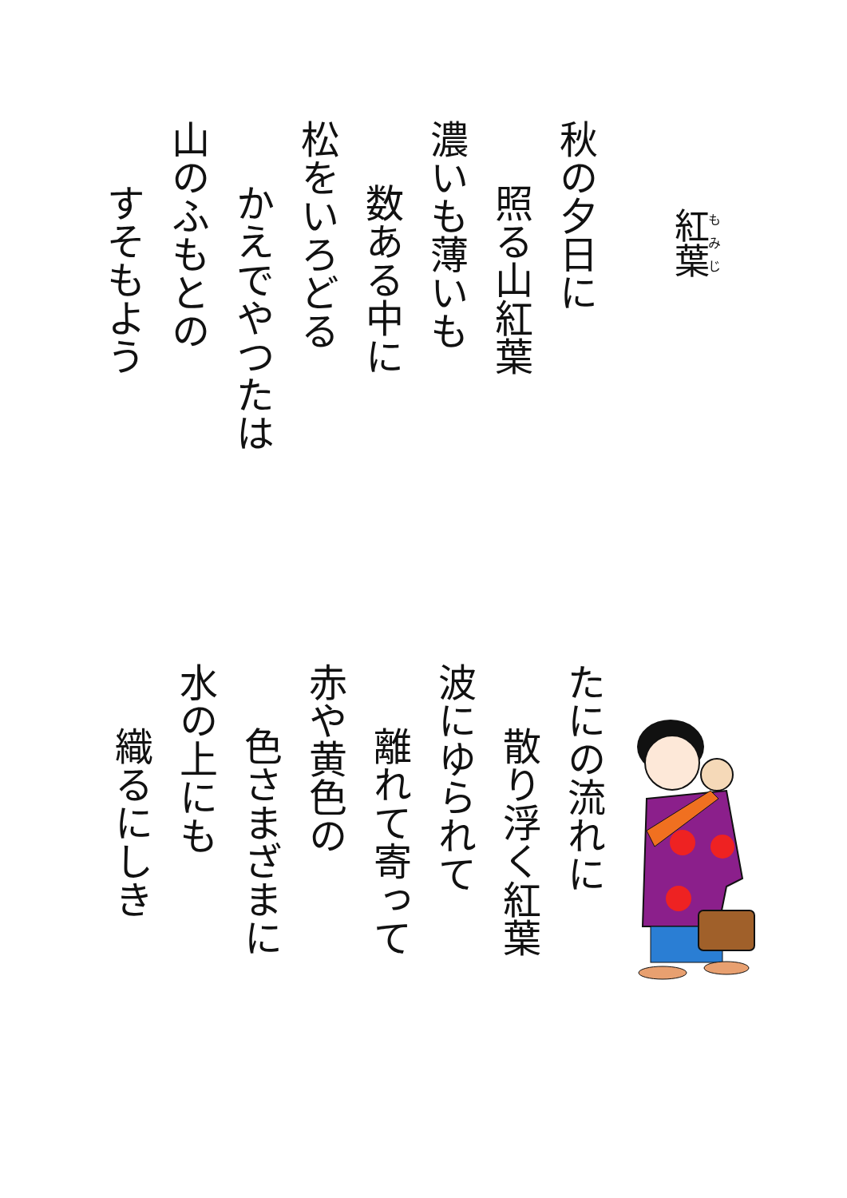紅葉
秋の夕日に
照る山紅葉
濃いも薄いも
数ある中に
松をいろどる
かえでやつたは
山のふもとの
すそもよう
たにの流れに
散り浮く紅葉
波にゆられて
離れて寄って
赤や黄色の
色さまざまに
水の上にも
織るにしき